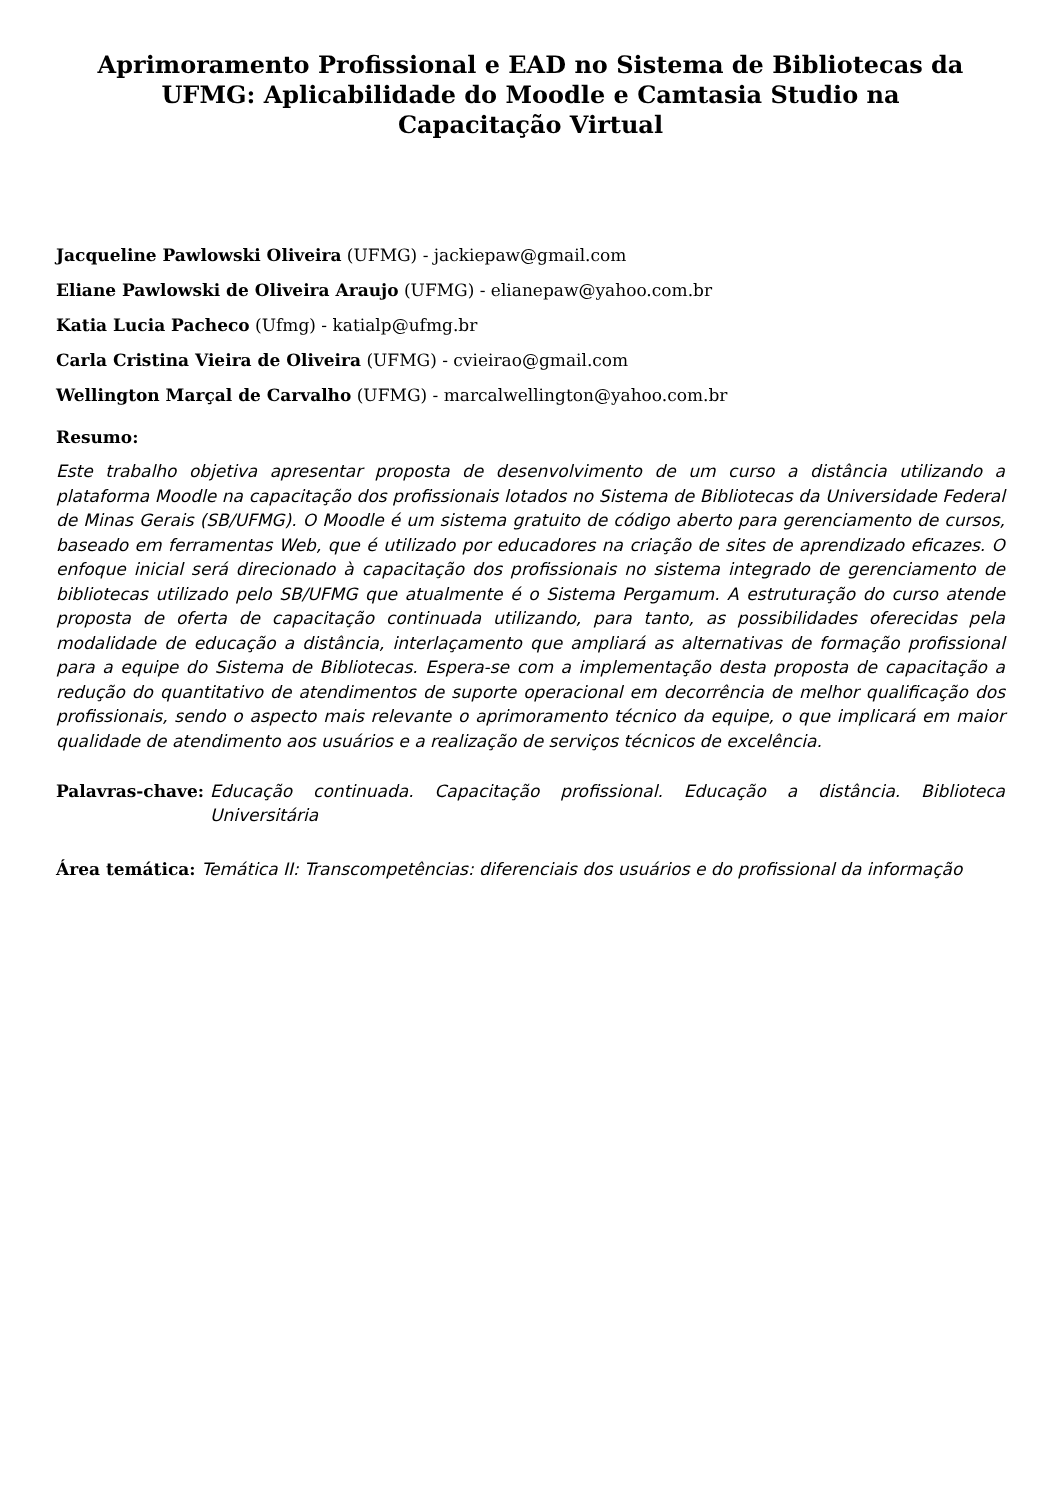Aprimoramento Profissional e EAD no Sistema de Bibliotecas da UFMG: Aplicabilidade do Moodle e Camtasia Studio na Capacitação Virtual
Jacqueline Pawlowski Oliveira (UFMG) - jackiepaw@gmail.com
Eliane Pawlowski de Oliveira Araujo (UFMG) - elianepaw@yahoo.com.br
Katia Lucia Pacheco (Ufmg) - katialp@ufmg.br
Carla Cristina Vieira de Oliveira (UFMG) - cvieirao@gmail.com
Wellington Marçal de Carvalho (UFMG) - marcalwellington@yahoo.com.br
Resumo:
Este trabalho objetiva apresentar proposta de desenvolvimento de um curso a distância utilizando a plataforma Moodle na capacitação dos profissionais lotados no Sistema de Bibliotecas da Universidade Federal de Minas Gerais (SB/UFMG). O Moodle é um sistema gratuito de código aberto para gerenciamento de cursos, baseado em ferramentas Web, que é utilizado por educadores na criação de sites de aprendizado eficazes. O enfoque inicial será direcionado à capacitação dos profissionais no sistema integrado de gerenciamento de bibliotecas utilizado pelo SB/UFMG que atualmente é o Sistema Pergamum. A estruturação do curso atende proposta de oferta de capacitação continuada utilizando, para tanto, as possibilidades oferecidas pela modalidade de educação a distância, interlaçamento que ampliará as alternativas de formação profissional para a equipe do Sistema de Bibliotecas. Espera-se com a implementação desta proposta de capacitação a redução do quantitativo de atendimentos de suporte operacional em decorrência de melhor qualificação dos profissionais, sendo o aspecto mais relevante o aprimoramento técnico da equipe, o que implicará em maior qualidade de atendimento aos usuários e a realização de serviços técnicos de excelência.
Palavras-chave: Educação continuada. Capacitação profissional. Educação a distância. Biblioteca Universitária
Área temática: Temática II: Transcompetências: diferenciais dos usuários e do profissional da informação